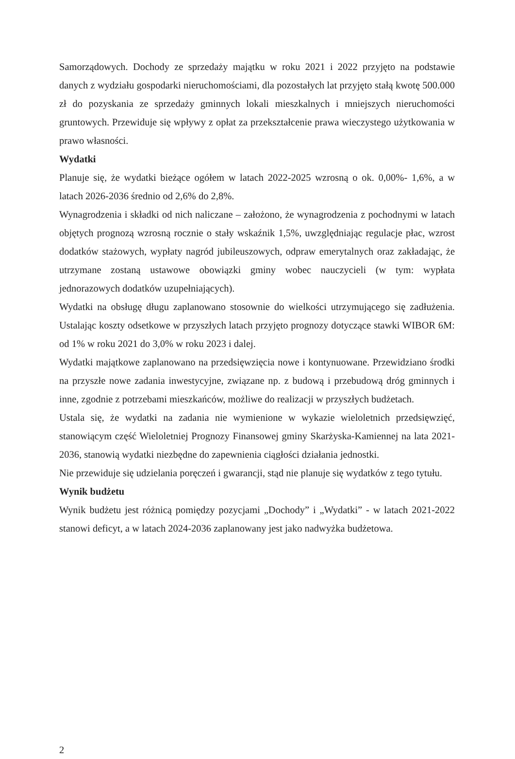Samorządowych. Dochody ze sprzedaży majątku w roku 2021 i 2022 przyjęto na podstawie danych z wydziału gospodarki nieruchomościami, dla pozostałych lat przyjęto stałą kwotę 500.000 zł do pozyskania ze sprzedaży gminnych lokali mieszkalnych i mniejszych nieruchomości gruntowych. Przewiduje się wpływy z opłat za przekształcenie prawa wieczystego użytkowania w prawo własności.
Wydatki
Planuje się, że wydatki bieżące ogółem w latach 2022-2025 wzrosną o ok. 0,00%- 1,6%, a w latach 2026-2036 średnio od 2,6% do 2,8%.
Wynagrodzenia i składki od nich naliczane – założono, że wynagrodzenia z pochodnymi w latach objętych prognozą wzrosną rocznie o stały wskaźnik 1,5%, uwzględniając regulacje płac, wzrost dodatków stażowych, wypłaty nagród jubileuszowych, odpraw emerytalnych oraz zakładając, że utrzymane zostaną ustawowe obowiązki gminy wobec nauczycieli (w tym: wypłata jednorazowych dodatków uzupełniających).
Wydatki na obsługę długu zaplanowano stosownie do wielkości utrzymującego się zadłużenia. Ustalając koszty odsetkowe w przyszłych latach przyjęto prognozy dotyczące stawki WIBOR 6M: od 1% w roku 2021 do 3,0% w roku 2023 i dalej.
Wydatki majątkowe zaplanowano na przedsięwzięcia nowe i kontynuowane. Przewidziano środki na przyszłe nowe zadania inwestycyjne, związane np. z budową i przebudową dróg gminnych i inne, zgodnie z potrzebami mieszkańców, możliwe do realizacji w przyszłych budżetach.
Ustala się, że wydatki na zadania nie wymienione w wykazie wieloletnich przedsięwzięć, stanowiącym część Wieloletniej Prognozy Finansowej gminy Skarżyska-Kamiennej na lata 2021-2036, stanowią wydatki niezbędne do zapewnienia ciągłości działania jednostki.
Nie przewiduje się udzielania poręczeń i gwarancji, stąd nie planuje się wydatków z tego tytułu.
Wynik budżetu
Wynik budżetu jest różnicą pomiędzy pozycjami „Dochody” i „Wydatki” - w latach 2021-2022 stanowi deficyt, a w latach 2024-2036 zaplanowany jest jako nadwyżka budżetowa.
2